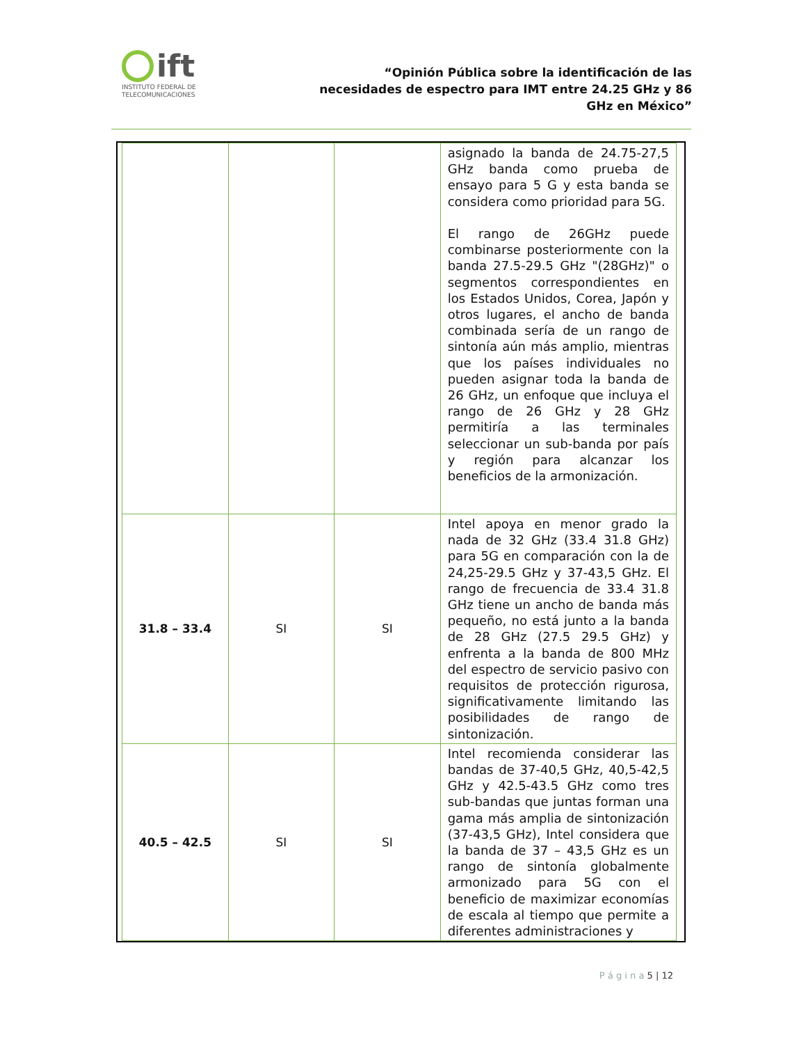ift
INSTITUTO FEDERAL DE
TELECOMUNICACIONES
“Opinión Pública sobre la identificación de las necesidades de espectro para IMT entre 24.25 GHz y 86 GHz en México”
| | | | asignado la banda de 24.75-27,5 GHz banda como prueba de ensayo para 5 G y esta banda se considera como prioridad para 5G. El rango de 26GHz puede combinarse posteriormente con la banda 27.5-29.5 GHz "(28GHz)" o segmentos correspondientes en los Estados Unidos, Corea, Japón y otros lugares, el ancho de banda combinada sería de un rango de sintonía aún más amplio, mientras que los países individuales no pueden asignar toda la banda de 26 GHz, un enfoque que incluya el rango de 26 GHz y 28 GHz permitiría a las terminales seleccionar un sub-banda por país y región para alcanzar los beneficios de la armonización. |
| 31.8 – 33.4 | SI | SI | Intel apoya en menor grado la nada de 32 GHz (33.4 31.8 GHz) para 5G en comparación con la de 24,25-29.5 GHz y 37-43,5 GHz. El rango de frecuencia de 33.4 31.8 GHz tiene un ancho de banda más pequeño, no está junto a la banda de 28 GHz (27.5 29.5 GHz) y enfrenta a la banda de 800 MHz del espectro de servicio pasivo con requisitos de protección rigurosa, significativamente limitando las posibilidades de rango de sintonización. |
| 40.5 – 42.5 | SI | SI | Intel recomienda considerar las bandas de 37-40,5 GHz, 40,5-42,5 GHz y 42.5-43.5 GHz como tres sub-bandas que juntas forman una gama más amplia de sintonización (37-43,5 GHz), Intel considera que la banda de 37 – 43,5 GHz es un rango de sintonía globalmente armonizado para 5G con el beneficio de maximizar economías de escala al tiempo que permite a diferentes administraciones y |
P á g i n a 5 | 12